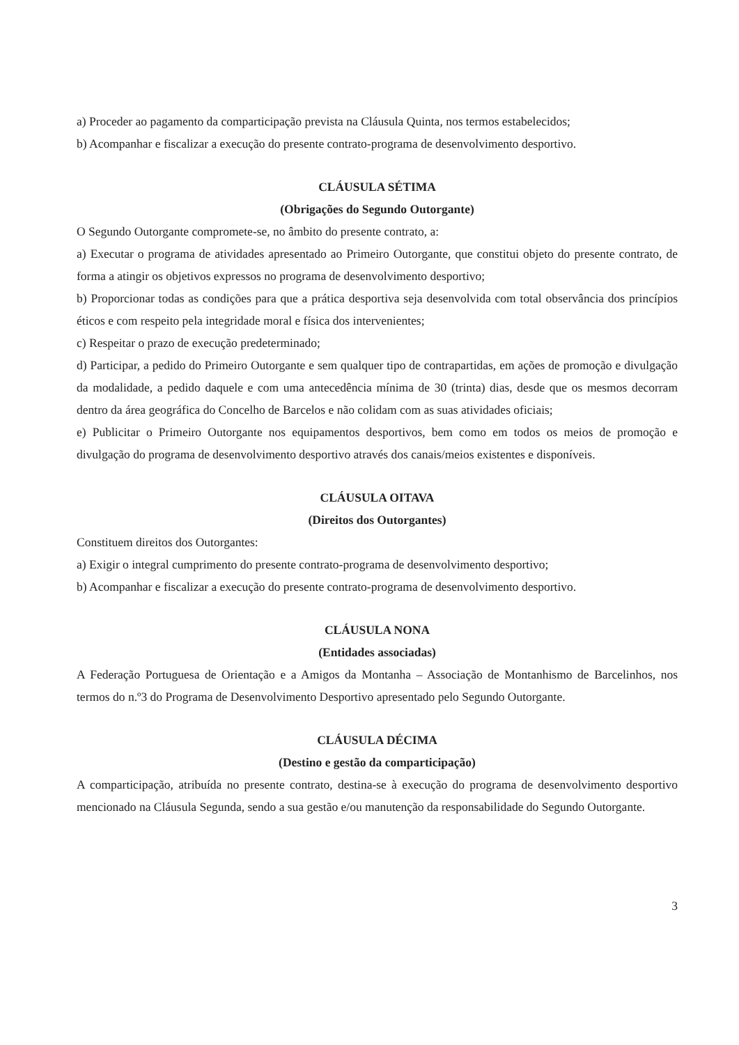a) Proceder ao pagamento da comparticipação prevista na Cláusula Quinta, nos termos estabelecidos;
b) Acompanhar e fiscalizar a execução do presente contrato-programa de desenvolvimento desportivo.
CLÁUSULA SÉTIMA
(Obrigações do Segundo Outorgante)
O Segundo Outorgante compromete-se, no âmbito do presente contrato, a:
a) Executar o programa de atividades apresentado ao Primeiro Outorgante, que constitui objeto do presente contrato, de forma a atingir os objetivos expressos no programa de desenvolvimento desportivo;
b) Proporcionar todas as condições para que a prática desportiva seja desenvolvida com total observância dos princípios éticos e com respeito pela integridade moral e física dos intervenientes;
c) Respeitar o prazo de execução predeterminado;
d) Participar, a pedido do Primeiro Outorgante e sem qualquer tipo de contrapartidas, em ações de promoção e divulgação da modalidade, a pedido daquele e com uma antecedência mínima de 30 (trinta) dias, desde que os mesmos decorram dentro da área geográfica do Concelho de Barcelos e não colidam com as suas atividades oficiais;
e) Publicitar o Primeiro Outorgante nos equipamentos desportivos, bem como em todos os meios de promoção e divulgação do programa de desenvolvimento desportivo através dos canais/meios existentes e disponíveis.
CLÁUSULA OITAVA
(Direitos dos Outorgantes)
Constituem direitos dos Outorgantes:
a) Exigir o integral cumprimento do presente contrato-programa de desenvolvimento desportivo;
b) Acompanhar e fiscalizar a execução do presente contrato-programa de desenvolvimento desportivo.
CLÁUSULA NONA
(Entidades associadas)
A Federação Portuguesa de Orientação e a Amigos da Montanha – Associação de Montanhismo de Barcelinhos, nos termos do n.º3 do Programa de Desenvolvimento Desportivo apresentado pelo Segundo Outorgante.
CLÁUSULA DÉCIMA
(Destino e gestão da comparticipação)
A comparticipação, atribuída no presente contrato, destina-se à execução do programa de desenvolvimento desportivo mencionado na Cláusula Segunda, sendo a sua gestão e/ou manutenção da responsabilidade do Segundo Outorgante.
3